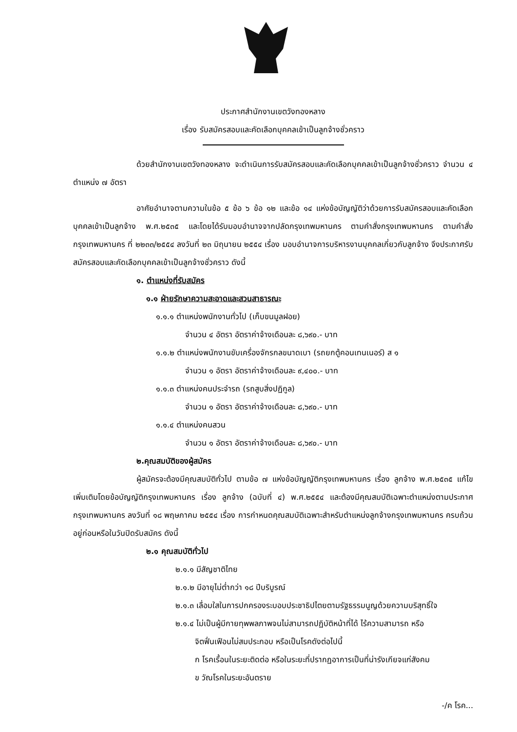ประกาศสำนักงานเขตวังทองหลาง
เรื่อง รับสมัครสอบและคัดเลือกบุคคลเข้าเป็นลูกจ้างชั่วคราว
ด้วยสำนักงานเขตวังทองหลาง จะดำเนินการรับสมัครสอบและคัดเลือกบุคคลเข้าเป็นลูกจ้างชั่วคราว จำนวน ๔ ตำแหน่ง ๗ อัตรา
อาศัยอำนาจตามความในข้อ ๕ ข้อ ๖ ข้อ ๑๒ และข้อ ๑๔ แห่งข้อบัญญัติว่าด้วยการรับสมัครสอบและคัดเลือกบุคคลเข้าเป็นลูกจ้าง พ.ศ.๒๕๓๕ และโดยได้รับมอบอำนาจจากปลัดกรุงเทพมหานคร ตามคำสั่งกรุงเทพมหานคร ตามคำสั่งกรุงเทพมหานคร ที่ ๒๒๓๓/๒๕๕๔ ลงวันที่ ๒๓ มิถุนายน ๒๕๕๔ เรื่อง มอบอำนาจการบริหารงานบุคคลเกี่ยวกับลูกจ้าง จึงประกาศรับสมัครสอบและคัดเลือกบุคคลเข้าเป็นลูกจ้างชั่วคราว ดังนี้
๑. ตำแหน่งที่รับสมัคร
๑.๑ ฝ่ายรักษาความสะอาดและสวนสาธารณะ
๑.๑.๑ ตำแหน่งพนักงานทั่วไป (เก็บขนมูลฝอย)
จำนวน ๔ อัตรา อัตราค่าจ้างเดือนละ ๘,๖๙๐.- บาท
๑.๑.๒ ตำแหน่งพนักงานขับเครื่องจักรกลขนาดเบา (รถยกตู้คอนเทนเนอร์) ส ๑
จำนวน ๑ อัตรา อัตราค่าจ้างเดือนละ ๙,๔๐๐.- บาท
๑.๑.๓ ตำแหน่งคนประจำรถ (รถสูบสิ่งปฏิกูล)
จำนวน ๑ อัตรา อัตราค่าจ้างเดือนละ ๘,๖๙๐.- บาท
๑.๑.๔ ตำแหน่งคนสวน
จำนวน ๑ อัตรา อัตราค่าจ้างเดือนละ ๘,๖๙๐.- บาท
๒.คุณสมบัติของผู้สมัคร
ผู้สมัครจะต้องมีคุณสมบัติทั่วไป ตามข้อ ๗ แห่งข้อบัญญัติกรุงเทพมหานคร เรื่อง ลูกจ้าง พ.ศ.๒๕๓๕ แก้ไขเพิ่มเติมโดยข้อบัญญัติกรุงเทพมหานคร เรื่อง ลูกจ้าง (ฉบับที่ ๔) พ.ศ.๒๕๕๔ และต้องมีคุณสมบัติเฉพาะตำแหน่งตามประกาศกรุงเทพมหานคร ลงวันที่ ๑๘ พฤษภาคม ๒๕๕๔ เรื่อง การกำหนดคุณสมบัติเฉพาะสำหรับตำแหน่งลูกจ้างกรุงเทพมหานคร ครบถ้วนอยู่ก่อนหรือในวันปิดรับสมัคร ดังนี้
๒.๑ คุณสมบัติทั่วไป
๒.๑.๑ มีสัญชาติไทย
๒.๑.๒ มีอายุไม่ต่ำกว่า ๑๘ ปีบริบูรณ์
๒.๑.๓ เลื่อมใสในการปกครองระบอบประชาธิปไตยตามรัฐธรรมนูญด้วยความบริสุทธิ์ใจ
๒.๑.๔ ไม่เป็นผู้มีกายทุพพลภาพจนไม่สามารถปฏิบัติหน้าที่ได้ ไร้ความสามารถ หรือ
จิตฟั่นเฟือนไม่สมประกอบ หรือเป็นโรคดังต่อไปนี้
ก โรคเรื้อนในระยะติดต่อ หรือในระยะที่ปรากฏอาการเป็นที่น่ารังเกียจแก่สังคม
ข วัณโรคในระยะอันตราย
-/ค โรค...